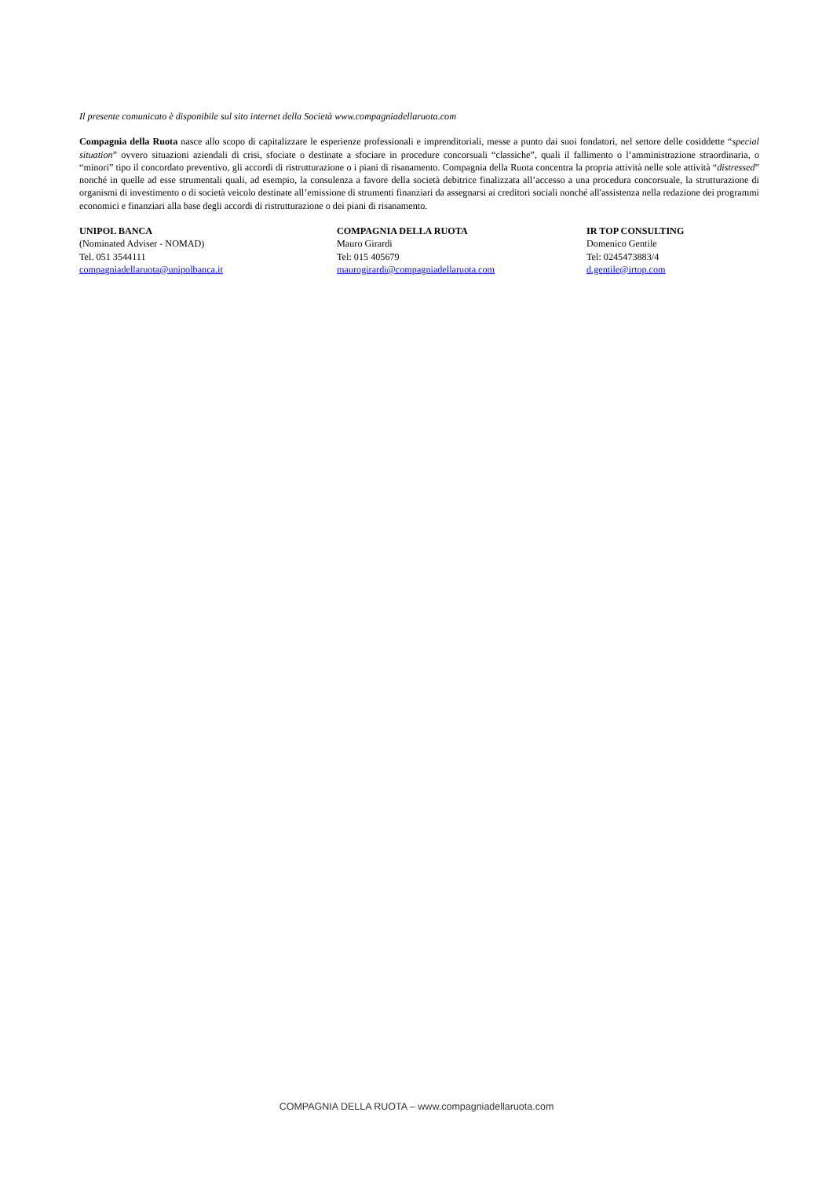Il presente comunicato è disponibile sul sito internet della Società www.compagniadellaruota.com
Compagnia della Ruota nasce allo scopo di capitalizzare le esperienze professionali e imprenditoriali, messe a punto dai suoi fondatori, nel settore delle cosiddette “special situation” ovvero situazioni aziendali di crisi, sfociate o destinate a sfociare in procedure concorsuali “classiche”, quali il fallimento o l’amministrazione straordinaria, o “minori” tipo il concordato preventivo, gli accordi di ristrutturazione o i piani di risanamento. Compagnia della Ruota concentra la propria attività nelle sole attività “distressed” nonché in quelle ad esse strumentali quali, ad esempio, la consulenza a favore della società debitrice finalizzata all’accesso a una procedura concorsuale, la strutturazione di organismi di investimento o di società veicolo destinate all’emissione di strumenti finanziari da assegnarsi ai creditori sociali nonché all'assistenza nella redazione dei programmi economici e finanziari alla base degli accordi di ristrutturazione o dei piani di risanamento.
UNIPOL BANCA
(Nominated Adviser - NOMAD)
Tel. 051 3544111
compagniadellaruota@unipolbanca.it
COMPAGNIA DELLA RUOTA
Mauro Girardi
Tel: 015 405679
maurogirardi@compagniadellaruota.com
IR TOP CONSULTING
Domenico Gentile
Tel: 0245473883/4
d.gentile@irtop.com
COMPAGNIA DELLA RUOTA – www.compagniadellaruota.com